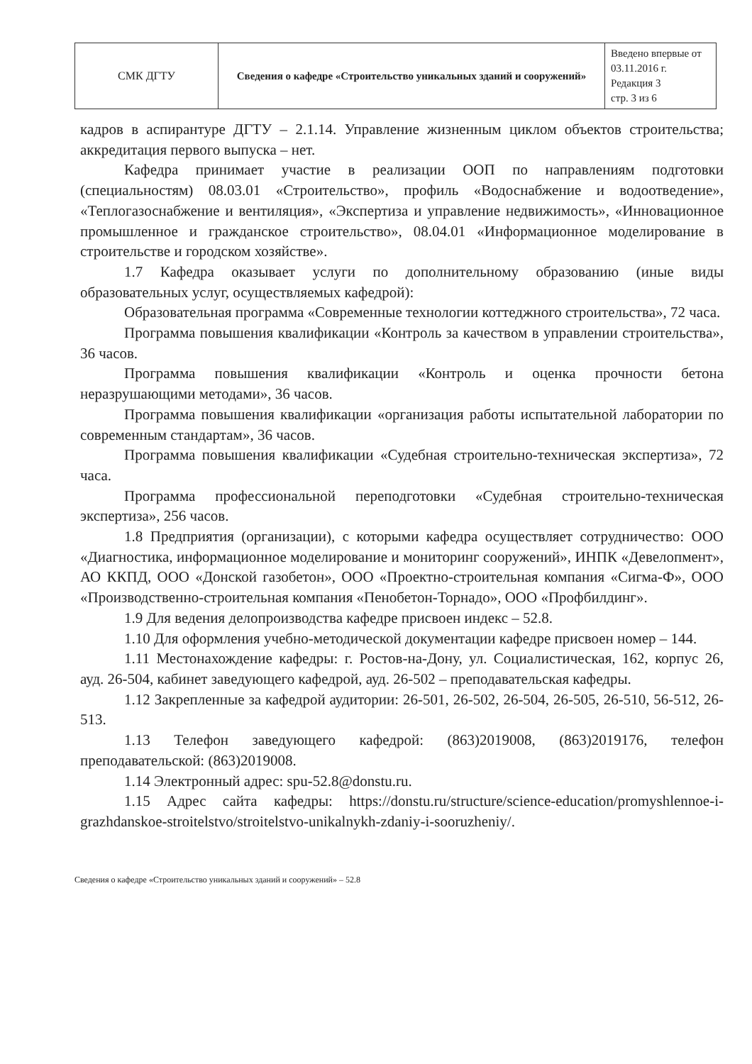| СМК ДГТУ | Сведения о кафедре «Строительство уникальных зданий и сооружений» | Введено впервые от 03.11.2016 г. Редакция 3 стр. 3 из 6 |
кадров в аспирантуре ДГТУ – 2.1.14. Управление жизненным циклом объектов строительства; аккредитация первого выпуска – нет.
Кафедра принимает участие в реализации ООП по направлениям подготовки (специальностям) 08.03.01 «Строительство», профиль «Водоснабжение и водоотведение», «Теплогазоснабжение и вентиляция», «Экспертиза и управление недвижимость», «Инновационное промышленное и гражданское строительство», 08.04.01 «Информационное моделирование в строительстве и городском хозяйстве».
1.7 Кафедра оказывает услуги по дополнительному образованию (иные виды образовательных услуг, осуществляемых кафедрой):
Образовательная программа «Современные технологии коттеджного строительства», 72 часа.
Программа повышения квалификации «Контроль за качеством в управлении строительства», 36 часов.
Программа повышения квалификации «Контроль и оценка прочности бетона неразрушающими методами», 36 часов.
Программа повышения квалификации «организация работы испытательной лаборатории по современным стандартам», 36 часов.
Программа повышения квалификации «Судебная строительно-техническая экспертиза», 72 часа.
Программа профессиональной переподготовки «Судебная строительно-техническая экспертиза», 256 часов.
1.8 Предприятия (организации), с которыми кафедра осуществляет сотрудничество: ООО «Диагностика, информационное моделирование и мониторинг сооружений», ИНПК «Девелопмент», АО ККПД, ООО «Донской газобетон», ООО «Проектно-строительная компания «Сигма-Ф», ООО «Производственно-строительная компания «Пенобетон-Торнадо», ООО «Профбилдинг».
1.9 Для ведения делопроизводства кафедре присвоен индекс – 52.8.
1.10 Для оформления учебно-методической документации кафедре присвоен номер – 144.
1.11 Местонахождение кафедры: г. Ростов-на-Дону, ул. Социалистическая, 162, корпус 26, ауд. 26-504, кабинет заведующего кафедрой, ауд. 26-502 – преподавательская кафедры.
1.12 Закрепленные за кафедрой аудитории: 26-501, 26-502, 26-504, 26-505, 26-510, 56-512, 26-513.
1.13 Телефон заведующего кафедрой: (863)2019008, (863)2019176, телефон преподавательской: (863)2019008.
1.14 Электронный адрес: spu-52.8@donstu.ru.
1.15 Адрес сайта кафедры: https://donstu.ru/structure/science-education/promyshlennoe-i-grazhdanskoe-stroitelstvo/stroitelstvo-unikalnykh-zdaniy-i-sooruzheniy/.
Сведения о кафедре «Строительство уникальных зданий и сооружений» – 52.8